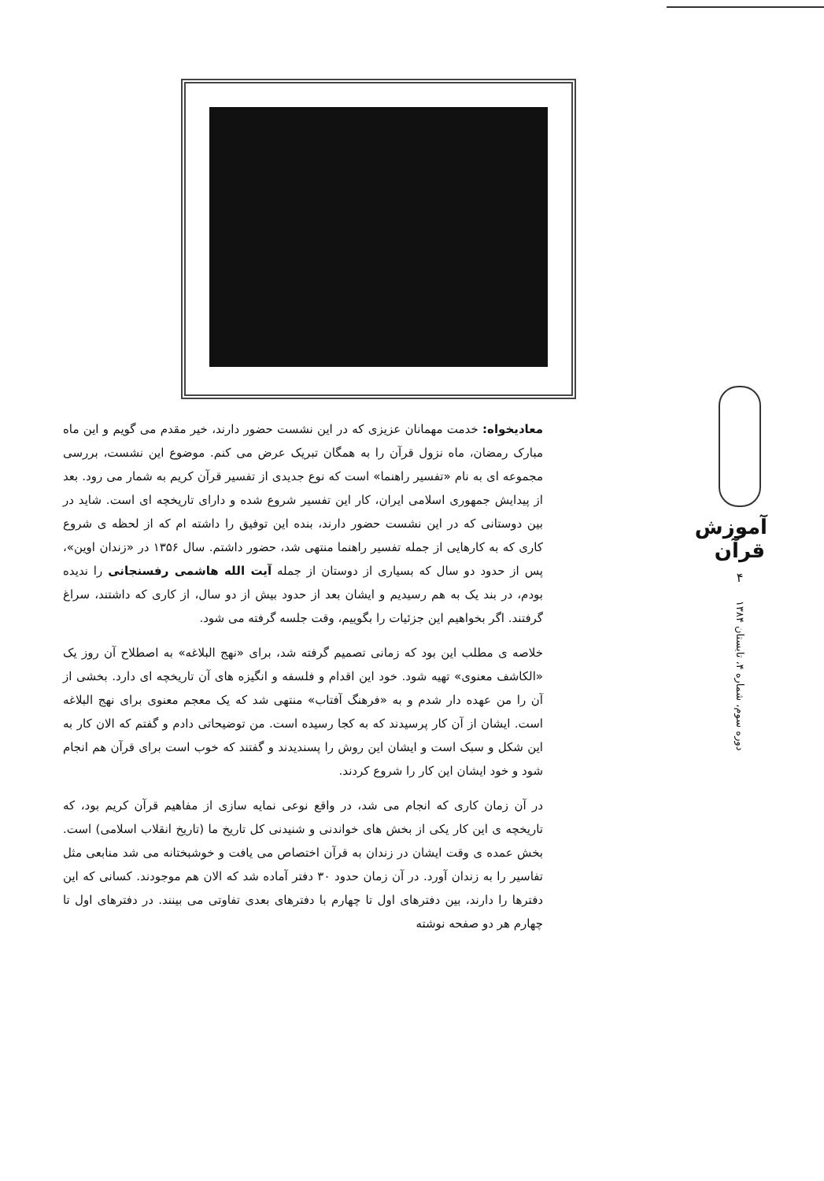معادیخواه: خدمت مهمانان عزیزی که در این نشست حضور دارند، خیر مقدم می گویم و این ماه مبارک رمضان، ماه نزول قرآن را به همگان تبریک عرض می کنم. موضوع این نشست، بررسی مجموعه ای به نام «تفسیر راهنما» است که نوع جدیدی از تفسیر قرآن کریم به شمار می رود. بعد از پیدایش جمهوری اسلامی ایران، کار این تفسیر شروع شده و دارای تاریخچه ای است. شاید در بین دوستانی که در این نشست حضور دارند، بنده این توفیق را داشته ام که از لحظه ی شروع کاری که به کارهایی از جمله تفسیر راهنما منتهی شد، حضور داشتم. سال ۱۳۵۶ در «زندان اوین»، پس از حدود دو سال که بسیاری از دوستان از جمله آیت الله هاشمی رفسنجانی را ندیده بودم، در بند یک به هم رسیدیم و ایشان بعد از حدود بیش از دو سال، از کاری که داشتند، سراغ گرفتند. اگر بخواهیم این جزئیات را بگوییم، وقت جلسه گرفته می شود.
خلاصه ی مطلب این بود که زمانی تصمیم گرفته شد، برای «نهج البلاغه» به اصطلاح آن روز یک «الکاشف معنوی» تهیه شود. خود این اقدام و فلسفه و انگیزه های آن تاریخچه ای دارد. بخشی از آن را من عهده دار شدم و به «فرهنگ آفتاب» منتهی شد که یک معجم معنوی برای نهج البلاغه است. ایشان از آن کار پرسیدند که به کجا رسیده است. من توضیحاتی دادم و گفتم که الان کار به این شکل و سبک است و ایشان این روش را پسندیدند و گفتند که خوب است برای قرآن هم انجام شود و خود ایشان این کار را شروع کردند.
در آن زمان کاری که انجام می شد، در واقع نوعی نمایه سازی از مفاهیم قرآن کریم بود، که تاریخچه ی این کار یکی از بخش های خواندنی و شنیدنی کل تاریخ ما (تاریخ انقلاب اسلامی) است. بخش عمده ی وقت ایشان در زندان به قرآن اختصاص می یافت و خوشبختانه می شد منابعی مثل تفاسیر را به زندان آورد. در آن زمان حدود ۳۰ دفتر آماده شد که الان هم موجودند. کسانی که این دفترها را دارند، بین دفترهای اول تا چهارم با دفترهای بعدی تفاوتی می بینند. در دفترهای اول تا چهارم هر دو صفحه نوشته
آموزش قرآن
۴
دوره سوم، شماره ۴، تابستان ۱۳۸۴